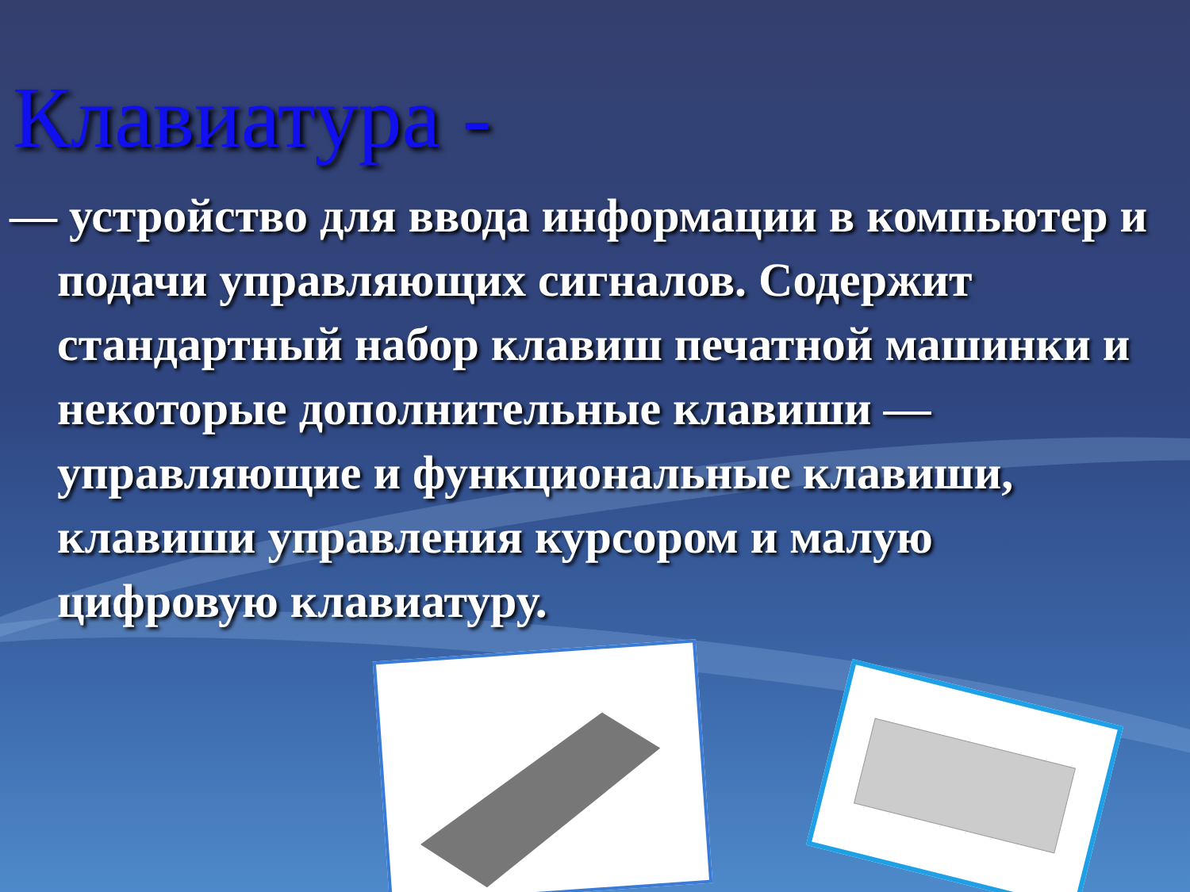Клавиатура -
— устройство для ввода информации в компьютер и подачи управляющих сигналов. Содержит стандартный набор клавиш печатной машинки и некоторые дополнительные клавиши — управляющие и функциональные клавиши, клавиши управления курсором и малую цифровую клавиатуру.